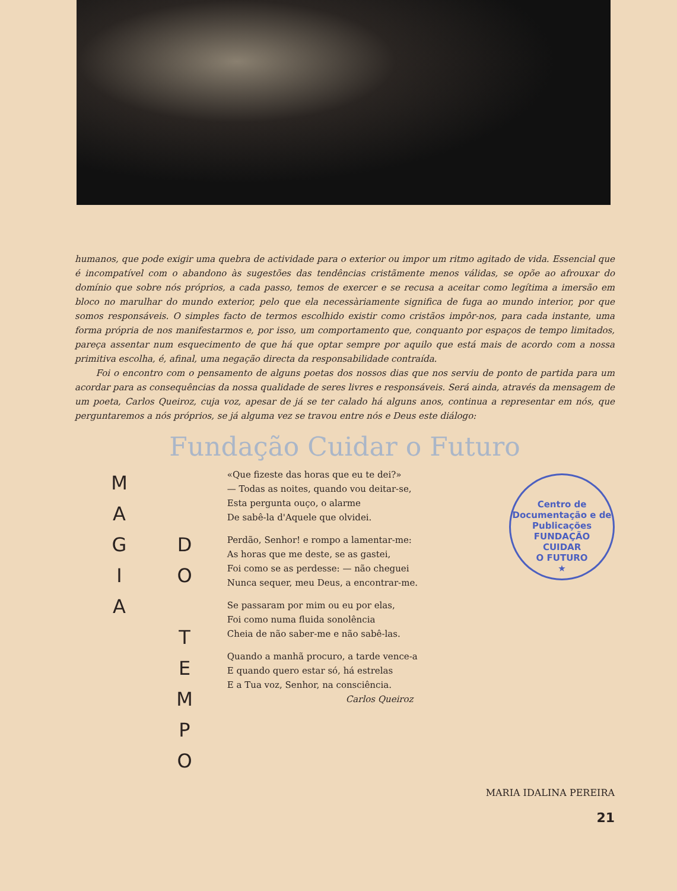humanos, que pode exigir uma quebra de actividade para o exterior ou impor um ritmo agitado de vida. Essencial que é incompatível com o abandono às sugestões das tendências cristãmente menos válidas, se opõe ao afrouxar do domínio que sobre nós próprios, a cada passo, temos de exercer e se recusa a aceitar como legítima a imersão em bloco no marulhar do mundo exterior, pelo que ela necessàriamente significa de fuga ao mundo interior, por que somos responsáveis. O simples facto de termos escolhido existir como cristãos impôr-nos, para cada instante, uma forma própria de nos manifestarmos e, por isso, um comportamento que, conquanto por espaços de tempo limitados, pareça assentar num esquecimento de que há que optar sempre por aquilo que está mais de acordo com a nossa primitiva escolha, é, afinal, uma negação directa da responsabilidade contraída.
Foi o encontro com o pensamento de alguns poetas dos nossos dias que nos serviu de ponto de partida para um acordar para as consequências da nossa qualidade de seres livres e responsáveis. Será ainda, através da mensagem de um poeta, Carlos Queiroz, cuja voz, apesar de já se ter calado há alguns anos, continua a representar em nós, que perguntaremos a nós próprios, se já alguma vez se travou entre nós e Deus este diálogo:
Fundação Cuidar o Futuro
M
A
G
I
A
D
O
T
E
M
P
O
«Que fizeste das horas que eu te dei?»
— Todas as noites, quando vou deitar-se,
Esta pergunta ouço, o alarme
De sabê-la d'Aquele que olvidei.
Perdão, Senhor! e rompo a lamentar-me:
As horas que me deste, se as gastei,
Foi como se as perdesse: — não cheguei
Nunca sequer, meu Deus, a encontrar-me.
Se passaram por mim ou eu por elas,
Foi como numa fluida sonolência
Cheia de não saber-me e não sabê-las.
Quando a manhã procuro, a tarde vence-a
E quando quero estar só, há estrelas
E a Tua voz, Senhor, na consciência.
Carlos Queiroz
Centro de Documentação e de Publicações
FUNDAÇÃO
CUIDAR
O FUTURO
★
MARIA IDALINA PEREIRA
21